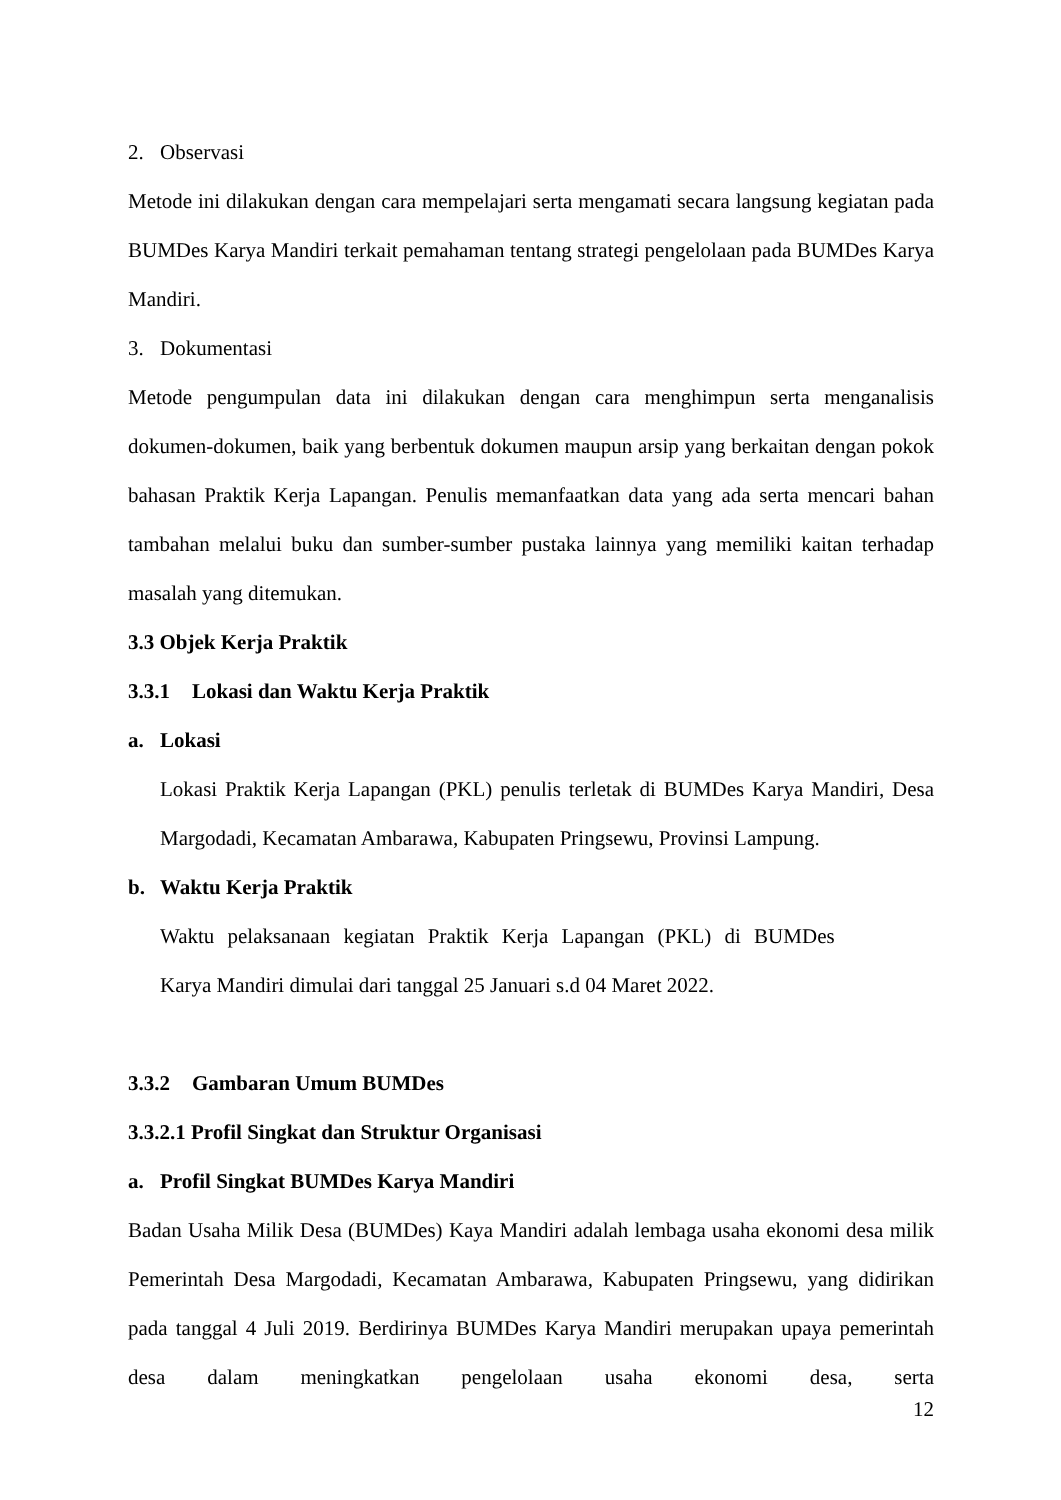2. Observasi
Metode ini dilakukan dengan cara mempelajari serta mengamati secara langsung kegiatan pada BUMDes Karya Mandiri terkait pemahaman tentang strategi pengelolaan pada BUMDes Karya Mandiri.
3. Dokumentasi
Metode pengumpulan data ini dilakukan dengan cara menghimpun serta menganalisis dokumen-dokumen, baik yang berbentuk dokumen maupun arsip yang berkaitan dengan pokok bahasan Praktik Kerja Lapangan. Penulis memanfaatkan data yang ada serta mencari bahan tambahan melalui buku dan sumber-sumber pustaka lainnya yang memiliki kaitan terhadap masalah yang ditemukan.
3.3 Objek Kerja Praktik
3.3.1 Lokasi dan Waktu Kerja Praktik
a. Lokasi
Lokasi Praktik Kerja Lapangan (PKL) penulis terletak di BUMDes Karya Mandiri, Desa Margodadi, Kecamatan Ambarawa, Kabupaten Pringsewu, Provinsi Lampung.
b. Waktu Kerja Praktik
Waktu pelaksanaan kegiatan Praktik Kerja Lapangan (PKL) di BUMDes
Karya Mandiri dimulai dari tanggal 25 Januari s.d 04 Maret 2022.
3.3.2 Gambaran Umum BUMDes
3.3.2.1 Profil Singkat dan Struktur Organisasi
a. Profil Singkat BUMDes Karya Mandiri
Badan Usaha Milik Desa (BUMDes) Kaya Mandiri adalah lembaga usaha ekonomi desa milik Pemerintah Desa Margodadi, Kecamatan Ambarawa, Kabupaten Pringsewu, yang didirikan pada tanggal 4 Juli 2019. Berdirinya BUMDes Karya Mandiri merupakan upaya pemerintah desa dalam meningkatkan pengelolaan usaha ekonomi desa, serta
12